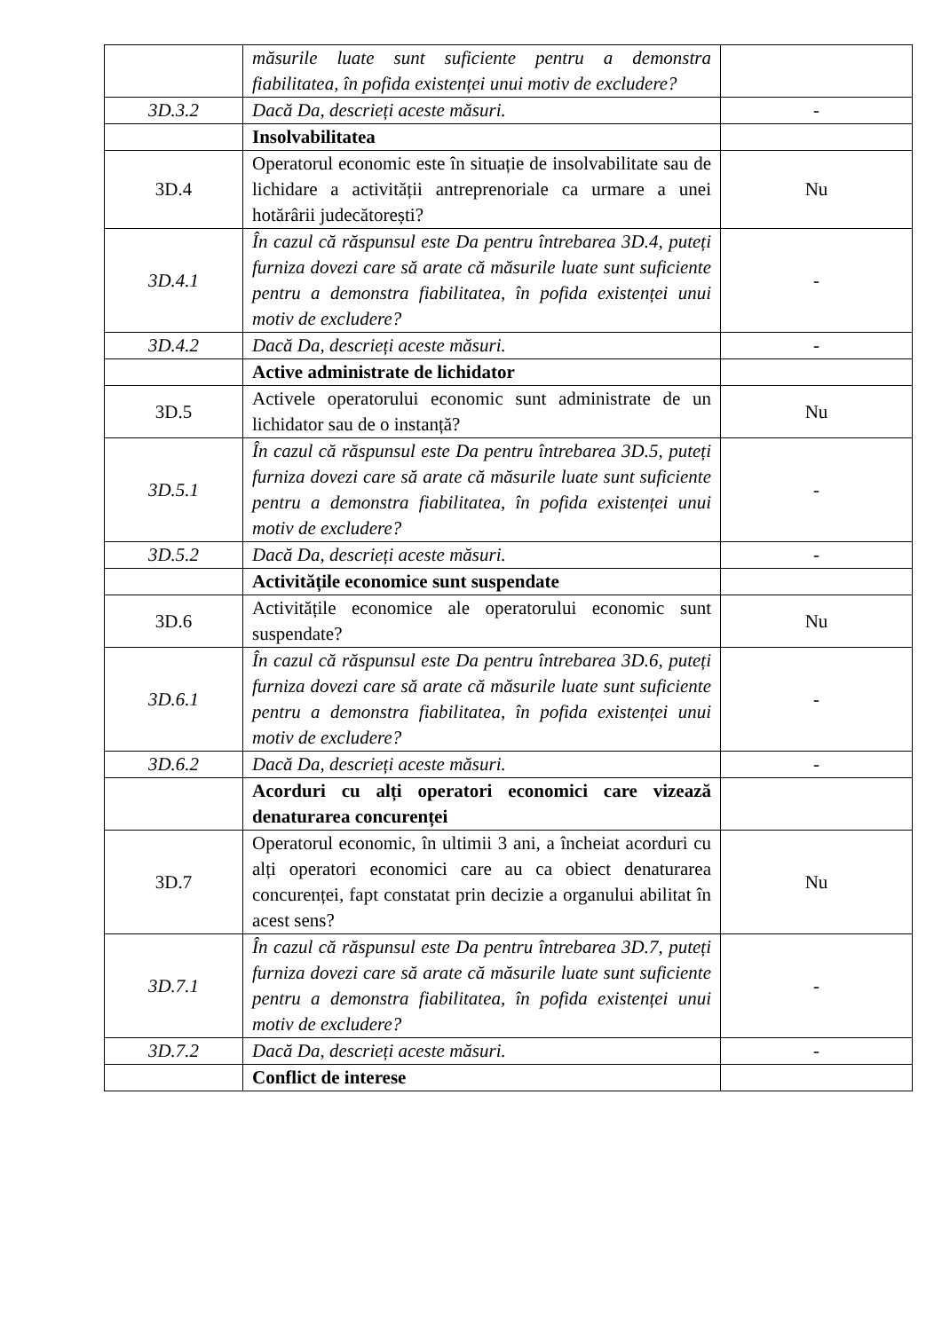| | măsurile luate sunt suficiente pentru a demonstra fiabilitatea, în pofida existenței unui motiv de excludere? | |
| 3D.3.2 | Dacă Da, descrieți aceste măsuri. | - |
| | Insolvabilitatea | |
| 3D.4 | Operatorul economic este în situație de insolvabilitate sau de lichidare a activității antreprenoriale ca urmare a unei hotărârii judecătorești? | Nu |
| 3D.4.1 | În cazul că răspunsul este Da pentru întrebarea 3D.4, puteți furniza dovezi care să arate că măsurile luate sunt suficiente pentru a demonstra fiabilitatea, în pofida existenței unui motiv de excludere? | - |
| 3D.4.2 | Dacă Da, descrieți aceste măsuri. | - |
| | Active administrate de lichidator | |
| 3D.5 | Activele operatorului economic sunt administrate de un lichidator sau de o instanță? | Nu |
| 3D.5.1 | În cazul că răspunsul este Da pentru întrebarea 3D.5, puteți furniza dovezi care să arate că măsurile luate sunt suficiente pentru a demonstra fiabilitatea, în pofida existenței unui motiv de excludere? | - |
| 3D.5.2 | Dacă Da, descrieți aceste măsuri. | - |
| | Activitățile economice sunt suspendate | |
| 3D.6 | Activitățile economice ale operatorului economic sunt suspendate? | Nu |
| 3D.6.1 | În cazul că răspunsul este Da pentru întrebarea 3D.6, puteți furniza dovezi care să arate că măsurile luate sunt suficiente pentru a demonstra fiabilitatea, în pofida existenței unui motiv de excludere? | - |
| 3D.6.2 | Dacă Da, descrieți aceste măsuri. | - |
| | Acorduri cu alți operatori economici care vizează denaturarea concurenței | |
| 3D.7 | Operatorul economic, în ultimii 3 ani, a încheiat acorduri cu alți operatori economici care au ca obiect denaturarea concurenței, fapt constatat prin decizie a organului abilitat în acest sens? | Nu |
| 3D.7.1 | În cazul că răspunsul este Da pentru întrebarea 3D.7, puteți furniza dovezi care să arate că măsurile luate sunt suficiente pentru a demonstra fiabilitatea, în pofida existenței unui motiv de excludere? | - |
| 3D.7.2 | Dacă Da, descrieți aceste măsuri. | - |
| | Conflict de interese | |